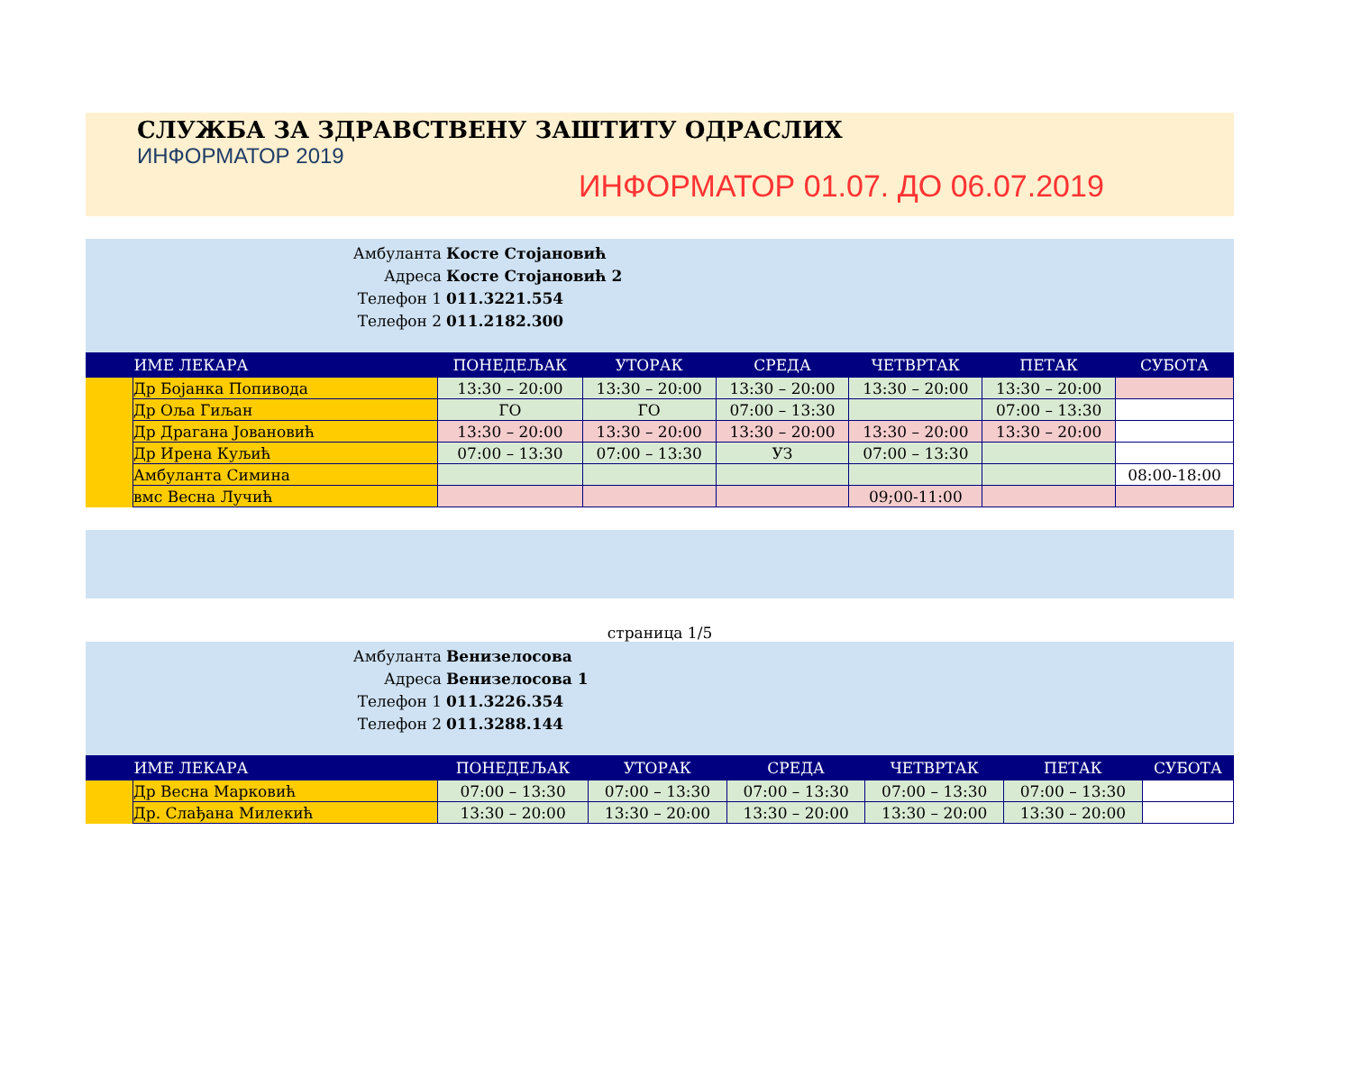СЛУЖБА ЗА ЗДРАВСТВЕНУ ЗАШТИТУ ОДРАСЛИХ
ИНФОРМАТОР 2019
ИНФОРМАТОР 01.07. ДО 06.07.2019
Амбуланта Косте Стојановић
Адреса Косте Стојановић 2
Телефон 1 011.3221.554
Телефон 2 011.2182.300
| | ИМЕ ЛЕКАРА | ПОНЕДЕЉАК | УТОРАК | СРЕДА | ЧЕТВРТАК | ПЕТАК | СУБОТА |
| --- | --- | --- | --- | --- | --- | --- | --- |
| | Др Бојанка Попивода | 13:30 – 20:00 | 13:30 – 20:00 | 13:30 – 20:00 | 13:30 – 20:00 | 13:30 – 20:00 | |
| | Др Оља Гиљан | ГО | ГО | 07:00 – 13:30 | | 07:00 – 13:30 | |
| | Др Драгана Јовановић | 13:30 – 20:00 | 13:30 – 20:00 | 13:30 – 20:00 | 13:30 – 20:00 | 13:30 – 20:00 | |
| | Др Ирена Куљић | 07:00 – 13:30 | 07:00 – 13:30 | УЗ | 07:00 – 13:30 | | |
| | Амбуланта Симина | | | | | | 08:00-18:00 |
| | вмс Весна Лучић | | | | 09;00-11:00 | | |
страница 1/5
Амбуланта Венизелосова
Адреса Венизелосова 1
Телефон 1 011.3226.354
Телефон 2 011.3288.144
| | ИМЕ ЛЕКАРА | ПОНЕДЕЉАК | УТОРАК | СРЕДА | ЧЕТВРТАК | ПЕТАК | СУБОТА |
| --- | --- | --- | --- | --- | --- | --- | --- |
| | Др Весна Марковић | 07:00 – 13:30 | 07:00 – 13:30 | 07:00 – 13:30 | 07:00 – 13:30 | 07:00 – 13:30 | |
| | Др. Слађана Милекић | 13:30 – 20:00 | 13:30 – 20:00 | 13:30 – 20:00 | 13:30 – 20:00 | 13:30 – 20:00 | |